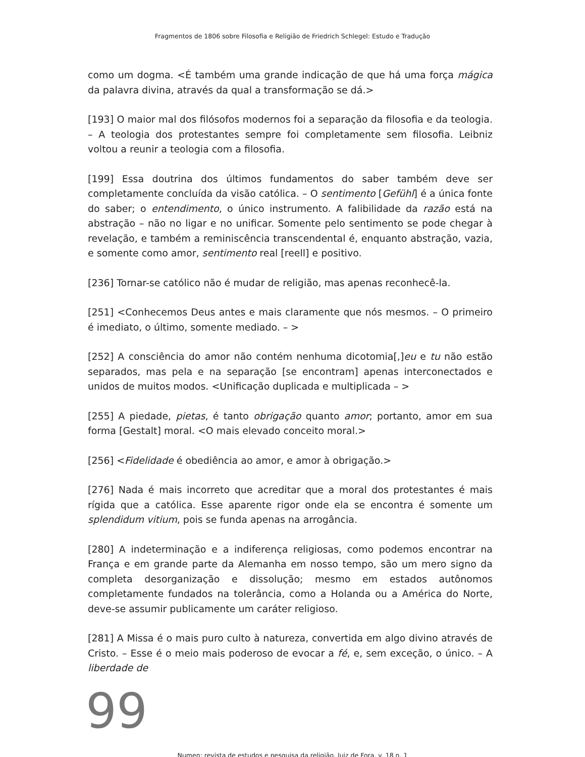Fragmentos de 1806 sobre Filosofia e Religião de Friedrich Schlegel: Estudo e Tradução
como um dogma. <É também uma grande indicação de que há uma força mágica da palavra divina, através da qual a transformação se dá.>
[193] O maior mal dos filósofos modernos foi a separação da filosofia e da teologia. – A teologia dos protestantes sempre foi completamente sem filosofia. Leibniz voltou a reunir a teologia com a filosofia.
[199] Essa doutrina dos últimos fundamentos do saber também deve ser completamente concluída da visão católica. – O sentimento [Gefühl] é a única fonte do saber; o entendimento, o único instrumento. A falibilidade da razão está na abstração – não no ligar e no unificar. Somente pelo sentimento se pode chegar à revelação, e também a reminiscência transcendental é, enquanto abstração, vazia, e somente como amor, sentimento real [reell] e positivo.
[236] Tornar-se católico não é mudar de religião, mas apenas reconhecê-la.
[251] <Conhecemos Deus antes e mais claramente que nós mesmos. – O primeiro é imediato, o último, somente mediado. – >
[252] A consciência do amor não contém nenhuma dicotomia[,]eu e tu não estão separados, mas pela e na separação [se encontram] apenas interconectados e unidos de muitos modos. <Unificação duplicada e multiplicada – >
[255] A piedade, pietas, é tanto obrigação quanto amor; portanto, amor em sua forma [Gestalt] moral. <O mais elevado conceito moral.>
[256] <Fidelidade é obediência ao amor, e amor à obrigação.>
[276] Nada é mais incorreto que acreditar que a moral dos protestantes é mais rígida que a católica. Esse aparente rigor onde ela se encontra é somente um splendidum vitium, pois se funda apenas na arrogância.
[280] A indeterminação e a indiferença religiosas, como podemos encontrar na França e em grande parte da Alemanha em nosso tempo, são um mero signo da completa desorganização e dissolução; mesmo em estados autônomos completamente fundados na tolerância, como a Holanda ou a América do Norte, deve-se assumir publicamente um caráter religioso.
[281] A Missa é o mais puro culto à natureza, convertida em algo divino através de Cristo. – Esse é o meio mais poderoso de evocar a fé, e, sem exceção, o único. – A liberdade de
99
Numen: revista de estudos e pesquisa da religião, Juiz de Fora, v. 18 n. 1